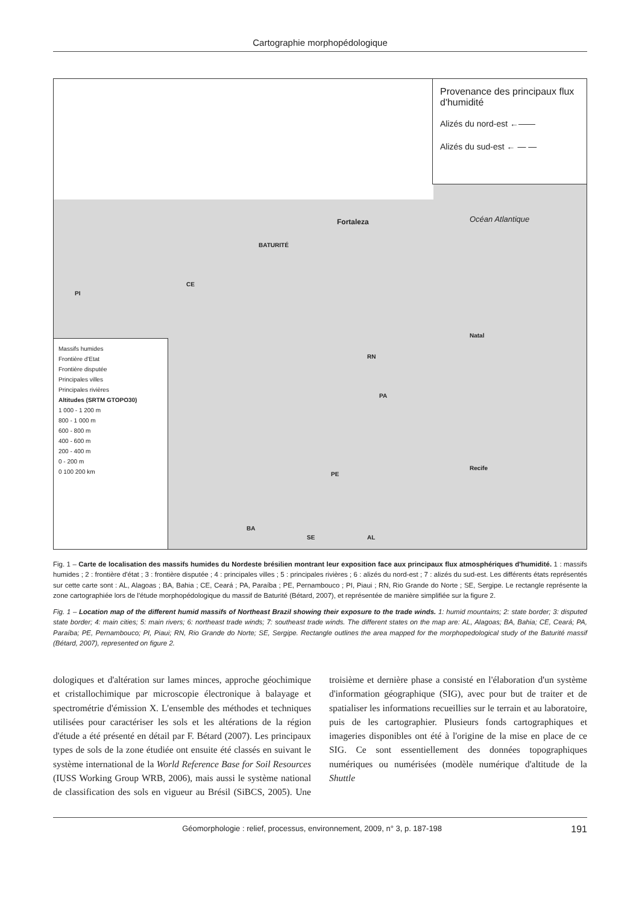Cartographie morphopédologique
Provenance des principaux flux d'humidité
Alizés du nord-est ←——
Alizés du sud-est ← — —
Fortaleza Océan Atlantique
BATURITÉ
CE
PI
Natal
RN
PA
Recife
PE
BA
SE AL
Massifs humides
Frontière d'Etat
Frontière disputée
Principales villes
Principales rivières
Altitudes (SRTM GTOPO30)
1 000 - 1 200 m
800 - 1 000 m
600 - 800 m
400 - 600 m
200 - 400 m
0 - 200 m
0 100 200 km
Fig. 1 – Carte de localisation des massifs humides du Nordeste brésilien montrant leur exposition face aux principaux flux atmosphériques d'humidité. 1 : massifs humides ; 2 : frontière d'état ; 3 : frontière disputée ; 4 : principales villes ; 5 : principales rivières ; 6 : alizés du nord-est ; 7 : alizés du sud-est. Les différents états représentés sur cette carte sont : AL, Alagoas ; BA, Bahia ; CE, Ceará ; PA, Paraíba ; PE, Pernambouco ; PI, Piaui ; RN, Rio Grande do Norte ; SE, Sergipe. Le rectangle représente la zone cartographiée lors de l'étude morphopédologique du massif de Baturité (Bétard, 2007), et représentée de manière simplifiée sur la figure 2.
Fig. 1 – Location map of the different humid massifs of Northeast Brazil showing their exposure to the trade winds. 1: humid mountains; 2: state border; 3: disputed state border; 4: main cities; 5: main rivers; 6: northeast trade winds; 7: southeast trade winds. The different states on the map are: AL, Alagoas; BA, Bahia; CE, Ceará; PA, Paraíba; PE, Pernambouco; PI, Piaui; RN, Rio Grande do Norte; SE, Sergipe. Rectangle outlines the area mapped for the morphopedological study of the Baturité massif (Bétard, 2007), represented on figure 2.
dologiques et d'altération sur lames minces, approche géochimique et cristallochimique par microscopie électronique à balayage et spectrométrie d'émission X. L'ensemble des méthodes et techniques utilisées pour caractériser les sols et les altérations de la région d'étude a été présenté en détail par F. Bétard (2007). Les principaux types de sols de la zone étudiée ont ensuite été classés en suivant le système international de la World Reference Base for Soil Resources (IUSS Working Group WRB, 2006), mais aussi le système national de classification des sols en vigueur au Brésil (SiBCS, 2005). Une troisième et dernière phase a consisté en l'élaboration d'un système d'information géographique (SIG), avec pour but de traiter et de spatialiser les informations recueillies sur le terrain et au laboratoire, puis de les cartographier. Plusieurs fonds cartographiques et imageries disponibles ont été à l'origine de la mise en place de ce SIG. Ce sont essentiellement des données topographiques numériques ou numérisées (modèle numérique d'altitude de la Shuttle
Géomorphologie : relief, processus, environnement, 2009, n° 3, p. 187-198 191